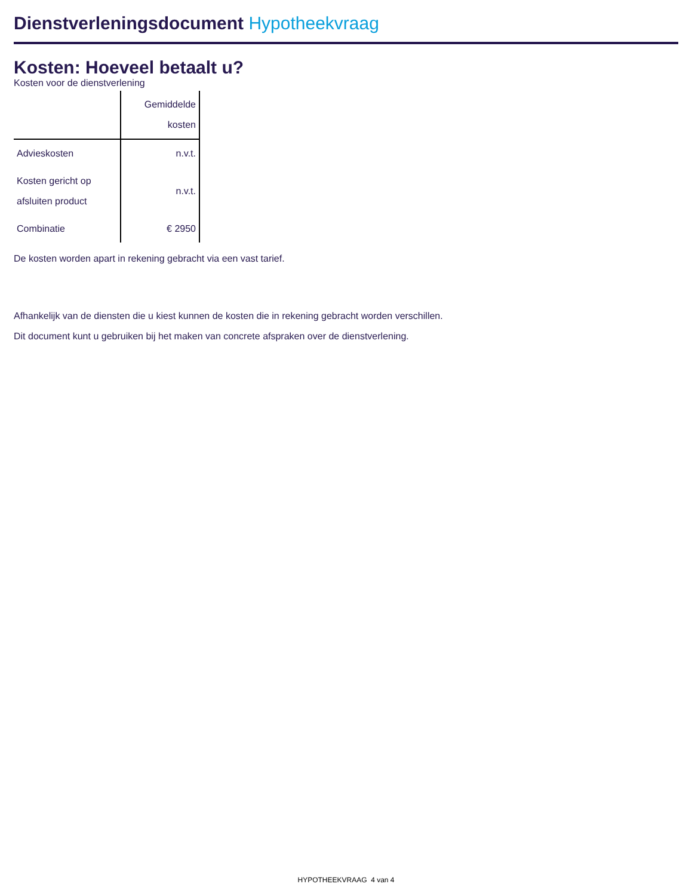Dienstverleningsdocument Hypotheekvraag
Kosten: Hoeveel betaalt u?
Kosten voor de dienstverlening
| | Gemiddelde kosten |
| --- | --- |
| Advieskosten | n.v.t. |
| Kosten gericht op afsluiten product | n.v.t. |
| Combinatie | € 2950 |
De kosten worden apart in rekening gebracht via een vast tarief.
Afhankelijk van de diensten die u kiest kunnen de kosten die in rekening gebracht worden verschillen.
Dit document kunt u gebruiken bij het maken van concrete afspraken over de dienstverlening.
HYPOTHEEKVRAAG 4 van 4